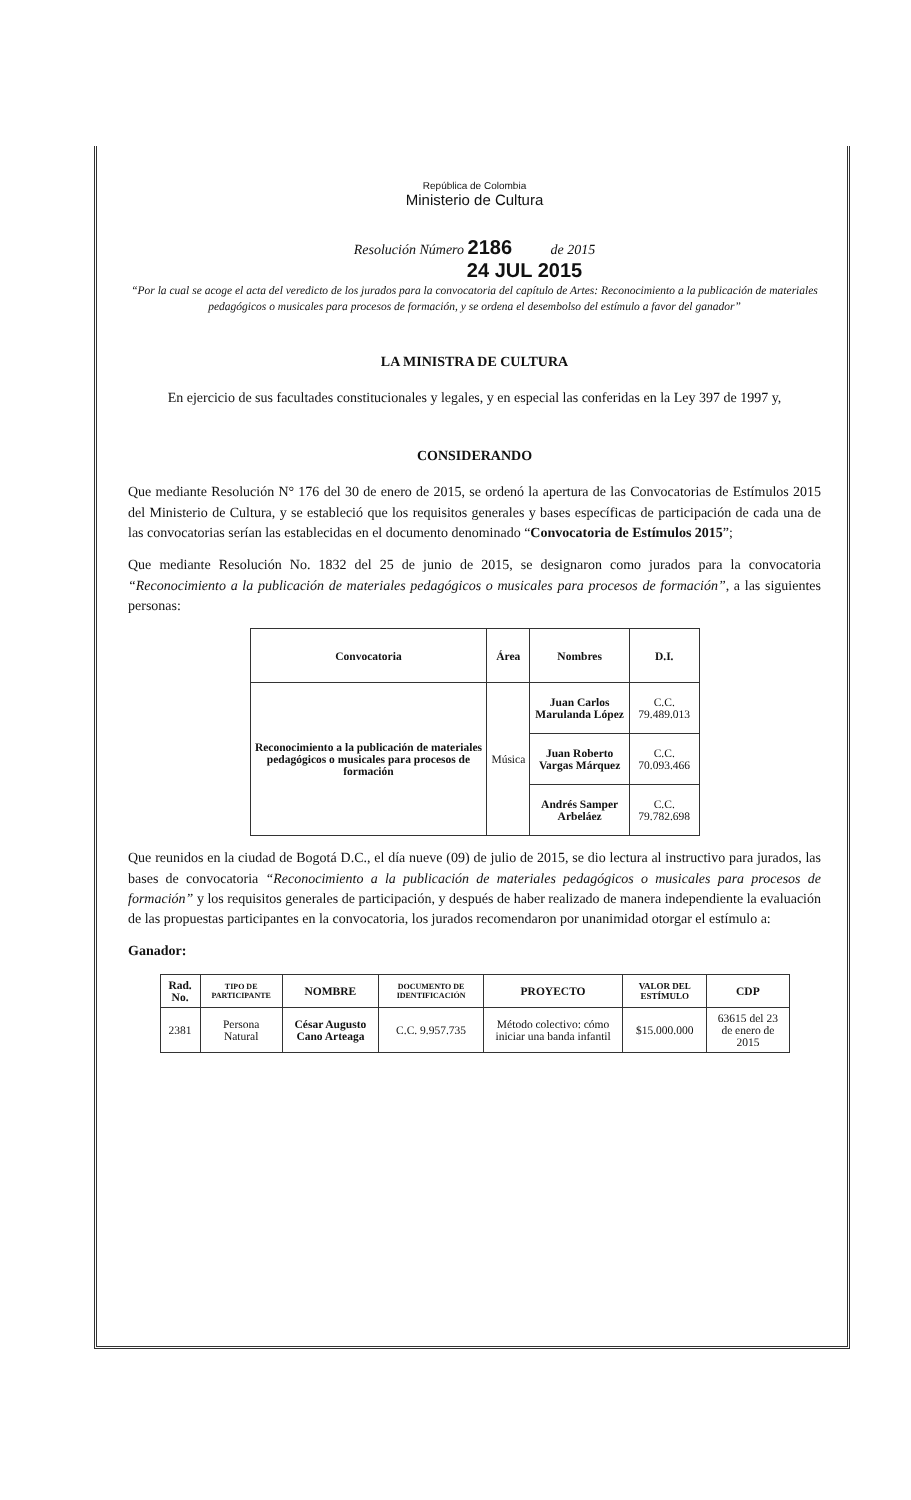República de Colombia
Ministerio de Cultura
Resolución Número 2186 de 2015
24 JUL 2015
“Por la cual se acoge el acta del veredicto de los jurados para la convocatoria del capítulo de Artes: Reconocimiento a la publicación de materiales pedagógicos o musicales para procesos de formación, y se ordena el desembolso del estímulo a favor del ganador”
LA MINISTRA DE CULTURA
En ejercicio de sus facultades constitucionales y legales, y en especial las conferidas en la Ley 397 de 1997 y,
CONSIDERANDO
Que mediante Resolución N° 176 del 30 de enero de 2015, se ordenó la apertura de las Convocatorias de Estímulos 2015 del Ministerio de Cultura, y se estableció que los requisitos generales y bases específicas de participación de cada una de las convocatorias serían las establecidas en el documento denominado “Convocatoria de Estímulos 2015”;
Que mediante Resolución No. 1832 del 25 de junio de 2015, se designaron como jurados para la convocatoria “Reconocimiento a la publicación de materiales pedagógicos o musicales para procesos de formación”, a las siguientes personas:
| Convocatoria | Área | Nombres | D.I. |
| --- | --- | --- | --- |
| Reconocimiento a la publicación de materiales pedagógicos o musicales para procesos de formación | Música | Juan Carlos Marulanda López | C.C. 79.489.013 |
| | | Juan Roberto Vargas Márquez | C.C. 70.093.466 |
| | | Andrés Samper Arbeláez | C.C. 79.782.698 |
Que reunidos en la ciudad de Bogotá D.C., el día nueve (09) de julio de 2015, se dio lectura al instructivo para jurados, las bases de convocatoria “Reconocimiento a la publicación de materiales pedagógicos o musicales para procesos de formación” y los requisitos generales de participación, y después de haber realizado de manera independiente la evaluación de las propuestas participantes en la convocatoria, los jurados recomendaron por unanimidad otorgar el estímulo a:
Ganador:
| Rad. No. | TIPO DE PARTICIPANTE | NOMBRE | DOCUMENTO DE IDENTIFICACIÓN | PROYECTO | VALOR DEL ESTÍMULO | CDP |
| --- | --- | --- | --- | --- | --- | --- |
| 2381 | Persona Natural | César Augusto Cano Arteaga | C.C. 9.957.735 | Método colectivo: cómo iniciar una banda infantil | $15.000.000 | 63615 del 23 de enero de 2015 |